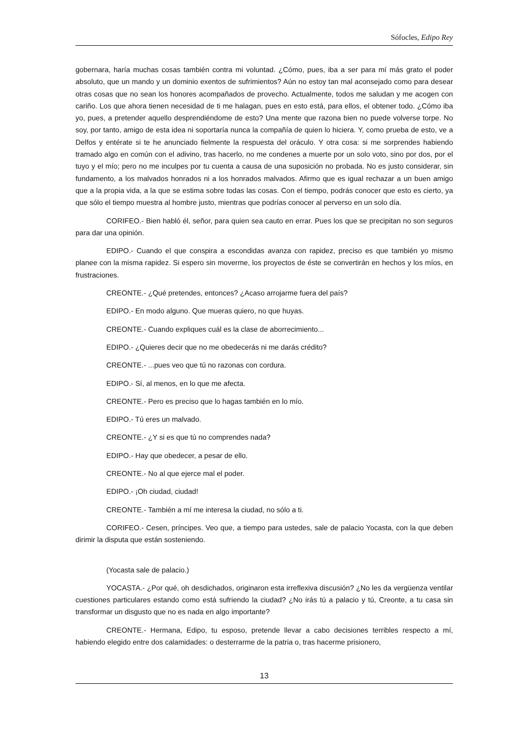Sófocles, Edipo Rey
gobernara, haría muchas cosas también contra mi voluntad. ¿Cómo, pues, iba a ser para mí más grato el poder absoluto, que un mando y un dominio exentos de sufrimientos? Aún no estoy tan mal aconsejado como para desear otras cosas que no sean los honores acompañados de provecho. Actualmente, todos me saludan y me acogen con cariño. Los que ahora tienen necesidad de ti me halagan, pues en esto está, para ellos, el obtener todo. ¿Cómo iba yo, pues, a pretender aquello desprendiéndome de esto? Una mente que razona bien no puede volverse torpe. No soy, por tanto, amigo de esta idea ni soportaría nunca la compañía de quien lo hiciera. Y, como prueba de esto, ve a Delfos y entérate si te he anunciado fielmente la respuesta del oráculo. Y otra cosa: si me sorprendes habiendo tramado algo en común con el adivino, tras hacerlo, no me condenes a muerte por un solo voto, sino por dos, por el tuyo y el mío; pero no me inculpes por tu cuenta a causa de una suposición no probada. No es justo considerar, sin fundamento, a los malvados honrados ni a los honrados malvados. Afirmo que es igual rechazar a un buen amigo que a la propia vida, a la que se estima sobre todas las cosas. Con el tiempo, podrás conocer que esto es cierto, ya que sólo el tiempo muestra al hombre justo, mientras que podrías conocer al perverso en un solo día.
CORIFEO.- Bien habló él, señor, para quien sea cauto en errar. Pues los que se precipitan no son seguros para dar una opinión.
EDIPO.- Cuando el que conspira a escondidas avanza con rapidez, preciso es que también yo mismo planee con la misma rapidez. Si espero sin moverme, los proyectos de éste se convertirán en hechos y los míos, en frustraciones.
CREONTE.- ¿Qué pretendes, entonces? ¿Acaso arrojarme fuera del país?
EDIPO.- En modo alguno. Que mueras quiero, no que huyas.
CREONTE.- Cuando expliques cuál es la clase de aborrecimiento...
EDIPO.- ¿Quieres decir que no me obedecerás ni me darás crédito?
CREONTE.- ...pues veo que tú no razonas con cordura.
EDIPO.- Sí, al menos, en lo que me afecta.
CREONTE.- Pero es preciso que lo hagas también en lo mío.
EDIPO.- Tú eres un malvado.
CREONTE.- ¿Y si es que tú no comprendes nada?
EDIPO.- Hay que obedecer, a pesar de ello.
CREONTE.- No al que ejerce mal el poder.
EDIPO.- ¡Oh ciudad, ciudad!
CREONTE.- También a mí me interesa la ciudad, no sólo a ti.
CORIFEO.- Cesen, príncipes. Veo que, a tiempo para ustedes, sale de palacio Yocasta, con la que deben dirimir la disputa que están sosteniendo.
(Yocasta sale de palacio.)
YOCASTA.- ¿Por qué, oh desdichados, originaron esta irreflexiva discusión? ¿No les da vergüenza ventilar cuestiones particulares estando como está sufriendo la ciudad? ¿No irás tú a palacio y tú, Creonte, a tu casa sin transformar un disgusto que no es nada en algo importante?
CREONTE.- Hermana, Edipo, tu esposo, pretende llevar a cabo decisiones terribles respecto a mí, habiendo elegido entre dos calamidades: o desterrarme de la patria o, tras hacerme prisionero,
13